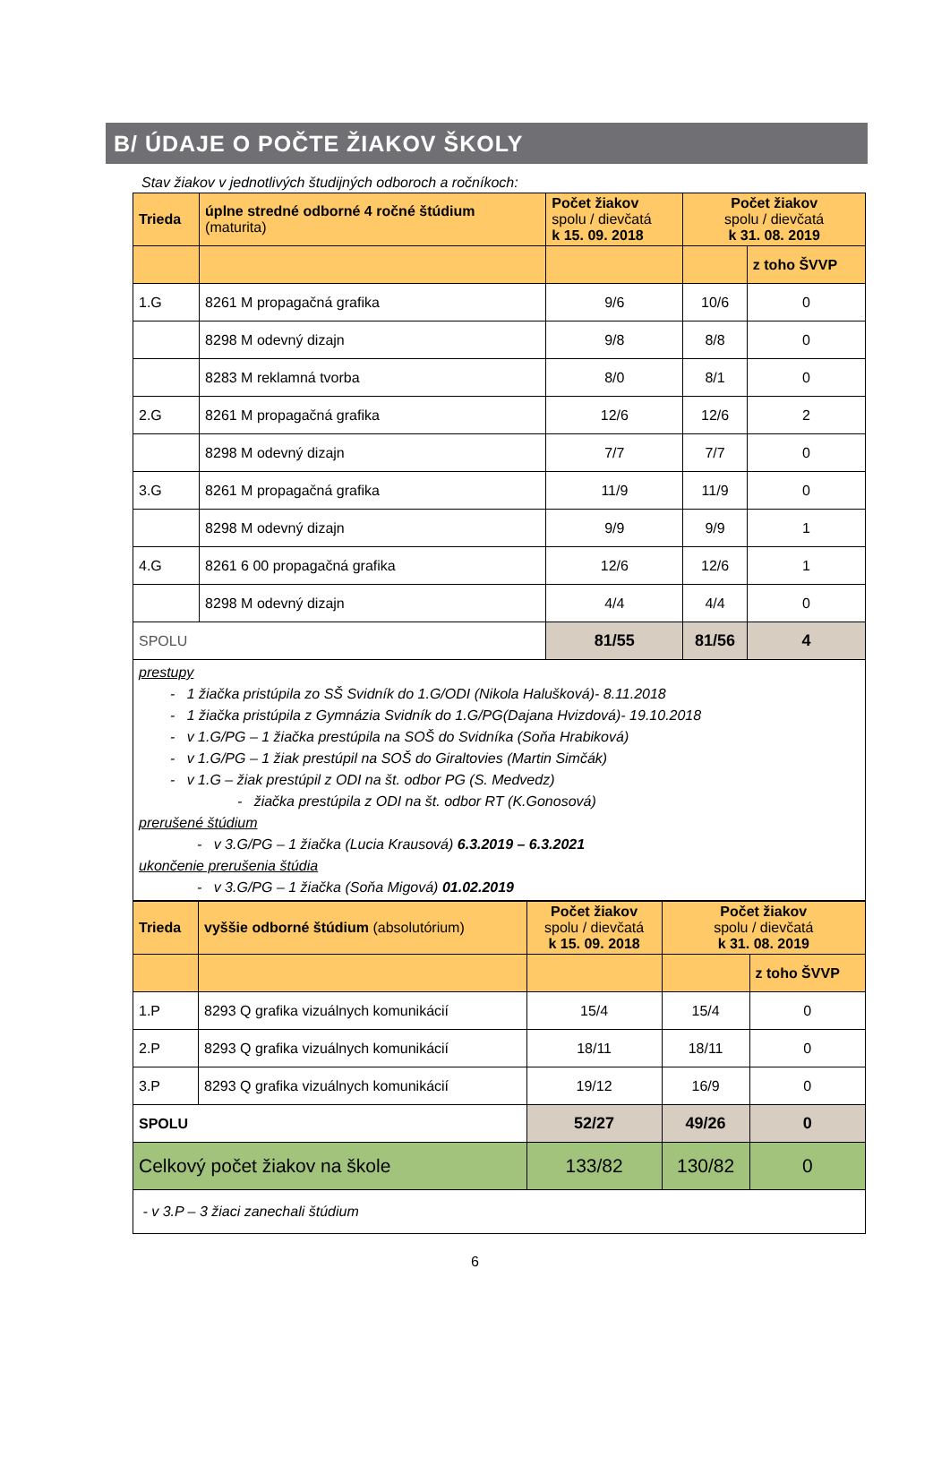B/ ÚDAJE O POČTE ŽIAKOV ŠKOLY
Stav žiakov v jednotlivých študijných odboroch a ročníkoch:
| Trieda | úplne stredné odborné 4 ročné štúdium (maturita) | Počet žiakov spolu / dievčatá k 15. 09. 2018 | Počet žiakov spolu / dievčatá k 31. 08. 2019 | |
| --- | --- | --- | --- | --- |
| | | | | z toho ŠVVP |
| 1.G | 8261 M propagačná grafika | 9/6 | 10/6 | 0 |
| | 8298 M odevný dizajn | 9/8 | 8/8 | 0 |
| | 8283 M reklamná tvorba | 8/0 | 8/1 | 0 |
| 2.G | 8261 M propagačná grafika | 12/6 | 12/6 | 2 |
| | 8298 M odevný dizajn | 7/7 | 7/7 | 0 |
| 3.G | 8261 M propagačná grafika | 11/9 | 11/9 | 0 |
| | 8298 M odevný dizajn | 9/9 | 9/9 | 1 |
| 4.G | 8261 6 00 propagačná grafika | 12/6 | 12/6 | 1 |
| | 8298 M odevný dizajn | 4/4 | 4/4 | 0 |
| SPOLU | | 81/55 | 81/56 | 4 |
| prestupy - 1 žiačka pristúpila zo SŠ Svidník do 1.G/ODI (Nikola Halušková)- 8.11.2018 - 1 žiačka pristúpila z Gymnázia Svidník do 1.G/PG(Dajana Hvizdová)- 19.10.2018 - v 1.G/PG – 1 žiačka prestúpila na SOŠ do Svidníka (Soňa Hrabiková) - v 1.G/PG – 1 žiak prestúpil na SOŠ do Giraltovies (Martin Simčák) - v 1.G – žiak prestúpil z ODI na št. odbor PG (S. Medvedz) - žiačka prestúpila z ODI na št. odbor RT (K.Gonosová) prerušené štúdium - v 3.G/PG – 1 žiačka (Lucia Krausová) 6.3.2019 – 6.3.2021 ukončenie prerušenia štúdia - v 3.G/PG – 1 žiačka (Soňa Migová) 01.02.2019 | | | | |
| Trieda | vyššie odborné štúdium (absolutórium) | Počet žiakov spolu / dievčatá k 15. 09. 2018 | Počet žiakov spolu / dievčatá k 31. 08. 2019 | |
| --- | --- | --- | --- | --- |
| | | | | z toho ŠVVP |
| 1.P | 8293 Q grafika vizuálnych komunikácií | 15/4 | 15/4 | 0 |
| 2.P | 8293 Q grafika vizuálnych komunikácií | 18/11 | 18/11 | 0 |
| 3.P | 8293 Q grafika vizuálnych komunikácií | 19/12 | 16/9 | 0 |
| SPOLU | | 52/27 | 49/26 | 0 |
| Celkový počet žiakov na škole | | 133/82 | 130/82 | 0 |
| - v 3.P – 3 žiaci zanechali štúdium | | | | |
6